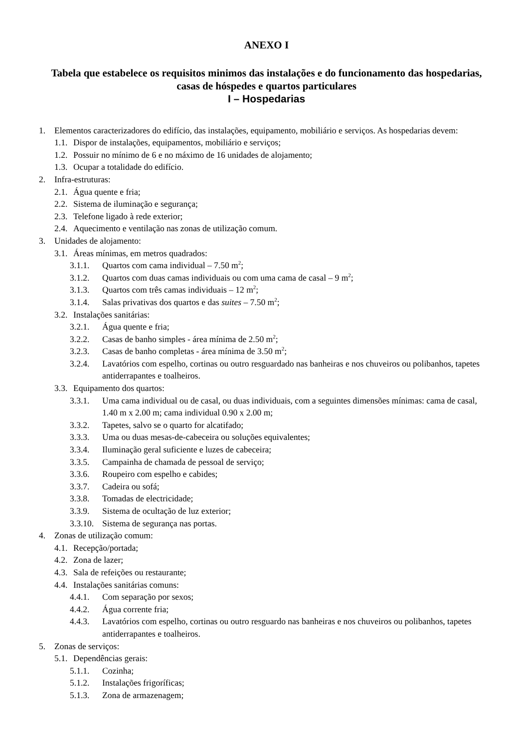ANEXO I
Tabela que estabelece os requisitos minimos das instalações e do funcionamento das hospedarias, casas de hóspedes e quartos particulares
I – Hospedarias
1. Elementos caracterizadores do edifício, das instalações, equipamento, mobiliário e serviços. As hospedarias devem:
1.1. Dispor de instalações, equipamentos, mobiliário e serviços;
1.2. Possuir no mínimo de 6 e no máximo de 16 unidades de alojamento;
1.3. Ocupar a totalidade do edifício.
2. Infra-estruturas:
2.1. Água quente e fria;
2.2. Sistema de iluminação e segurança;
2.3. Telefone ligado à rede exterior;
2.4. Aquecimento e ventilação nas zonas de utilização comum.
3. Unidades de alojamento:
3.1. Áreas mínimas, em metros quadrados:
3.1.1. Quartos com cama individual – 7.50 m<sup>2</sup>;
3.1.2. Quartos com duas camas individuais ou com uma cama de casal – 9 m<sup>2</sup>;
3.1.3. Quartos com três camas individuais – 12 m<sup>2</sup>;
3.1.4. Salas privativas dos quartos e das suites – 7.50 m<sup>2</sup>;
3.2. Instalações sanitárias:
3.2.1. Água quente e fria;
3.2.2. Casas de banho simples - área mínima de 2.50 m<sup>2</sup>;
3.2.3. Casas de banho completas - área mínima de 3.50 m<sup>2</sup>;
3.2.4. Lavatórios com espelho, cortinas ou outro resguardado nas banheiras e nos chuveiros ou polibanhos, tapetes antiderrapantes e toalheiros.
3.3. Equipamento dos quartos:
3.3.1. Uma cama individual ou de casal, ou duas individuais, com a seguintes dimensões mínimas: cama de casal, 1.40 m x 2.00 m; cama individual 0.90 x 2.00 m;
3.3.2. Tapetes, salvo se o quarto for alcatifado;
3.3.3. Uma ou duas mesas-de-cabeceira ou soluções equivalentes;
3.3.4. Iluminação geral suficiente e luzes de cabeceira;
3.3.5. Campainha de chamada de pessoal de serviço;
3.3.6. Roupeiro com espelho e cabides;
3.3.7. Cadeira ou sofá;
3.3.8. Tomadas de electricidade;
3.3.9. Sistema de ocultação de luz exterior;
3.3.10. Sistema de segurança nas portas.
4. Zonas de utilização comum:
4.1. Recepção/portada;
4.2. Zona de lazer;
4.3. Sala de refeições ou restaurante;
4.4. Instalações sanitárias comuns:
4.4.1. Com separação por sexos;
4.4.2. Água corrente fria;
4.4.3. Lavatórios com espelho, cortinas ou outro resguardo nas banheiras e nos chuveiros ou polibanhos, tapetes antiderrapantes e toalheiros.
5. Zonas de serviços:
5.1. Dependências gerais:
5.1.1. Cozinha;
5.1.2. Instalações frigoríficas;
5.1.3. Zona de armazenagem;